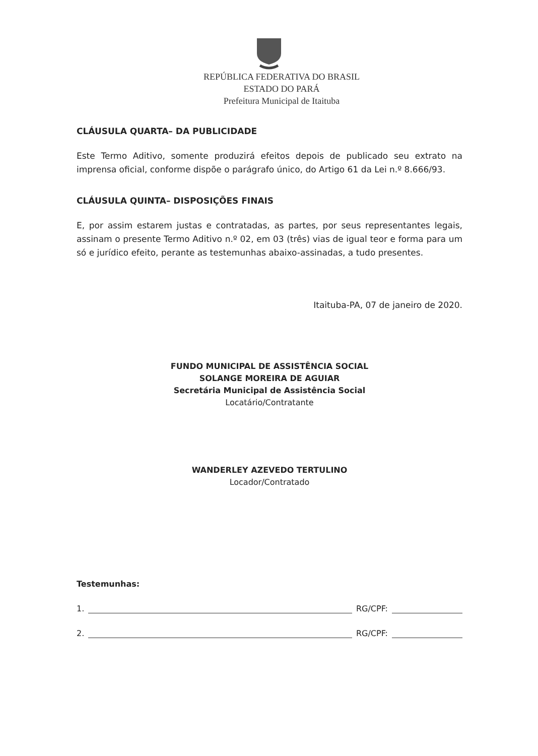REPÚBLICA FEDERATIVA DO BRASIL
ESTADO DO PARÁ
Prefeitura Municipal de Itaituba
CLÁUSULA QUARTA– DA PUBLICIDADE
Este Termo Aditivo, somente produzirá efeitos depois de publicado seu extrato na imprensa oficial, conforme dispõe o parágrafo único, do Artigo 61 da Lei n.º 8.666/93.
CLÁUSULA QUINTA– DISPOSIÇÕES FINAIS
E, por assim estarem justas e contratadas, as partes, por seus representantes legais, assinam o presente Termo Aditivo n.º 02, em 03 (três) vias de igual teor e forma para um só e jurídico efeito, perante as testemunhas abaixo-assinadas, a tudo presentes.
Itaituba-PA, 07 de janeiro de 2020.
FUNDO MUNICIPAL DE ASSISTÊNCIA SOCIAL
SOLANGE MOREIRA DE AGUIAR
Secretária Municipal de Assistência Social
Locatário/Contratante
WANDERLEY AZEVEDO TERTULINO
Locador/Contratado
Testemunhas:
1. RG/CPF:
2. RG/CPF: